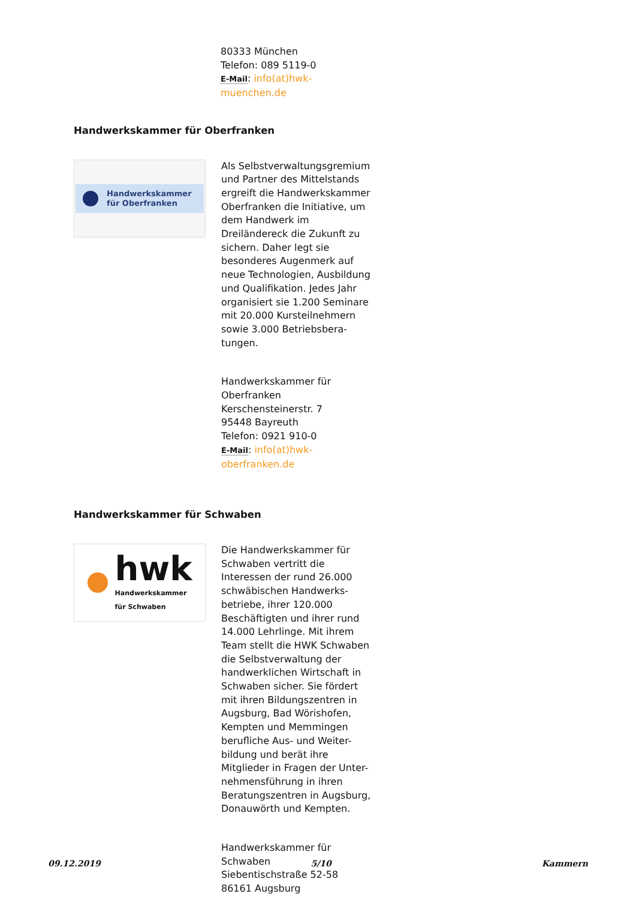80333 München
Telefon: 089 5119-0
E-Mail: info(at)hwk-muenchen.de
Handwerkskammer für Oberfranken
Handwerkskammer
für Oberfranken
Als Selbstverwaltungsgremium und Partner des Mittelstands ergreift die Handwerkskammer Oberfranken die Initiative, um dem Handwerk im Dreiländereck die Zukunft zu sichern. Daher legt sie besonderes Augenmerk auf neue Technologien, Ausbildung und Qualifikation. Jedes Jahr organisiert sie 1.200 Seminare mit 20.000 Kursteilnehmern sowie 3.000 Betriebsbera-tungen.
Handwerkskammer für Oberfranken
Kerschensteinerstr. 7
95448 Bayreuth
Telefon: 0921 910-0
E-Mail: info(at)hwk-oberfranken.de
Handwerkskammer für Schwaben
hwk
Handwerkskammer
für Schwaben
Die Handwerkskammer für Schwaben vertritt die Interessen der rund 26.000 schwäbischen Handwerks-betriebe, ihrer 120.000 Beschäftigten und ihrer rund 14.000 Lehrlinge. Mit ihrem Team stellt die HWK Schwaben die Selbstverwaltung der handwerklichen Wirtschaft in Schwaben sicher. Sie fördert mit ihren Bildungszentren in Augsburg, Bad Wörishofen, Kempten und Memmingen berufliche Aus- und Weiter-bildung und berät ihre Mitglieder in Fragen der Unter-nehmensführung in ihren Beratungszentren in Augsburg, Donauwörth und Kempten.
Handwerkskammer für Schwaben
Siebentischstraße 52-58
86161 Augsburg
09.12.2019 5/10 Kammern